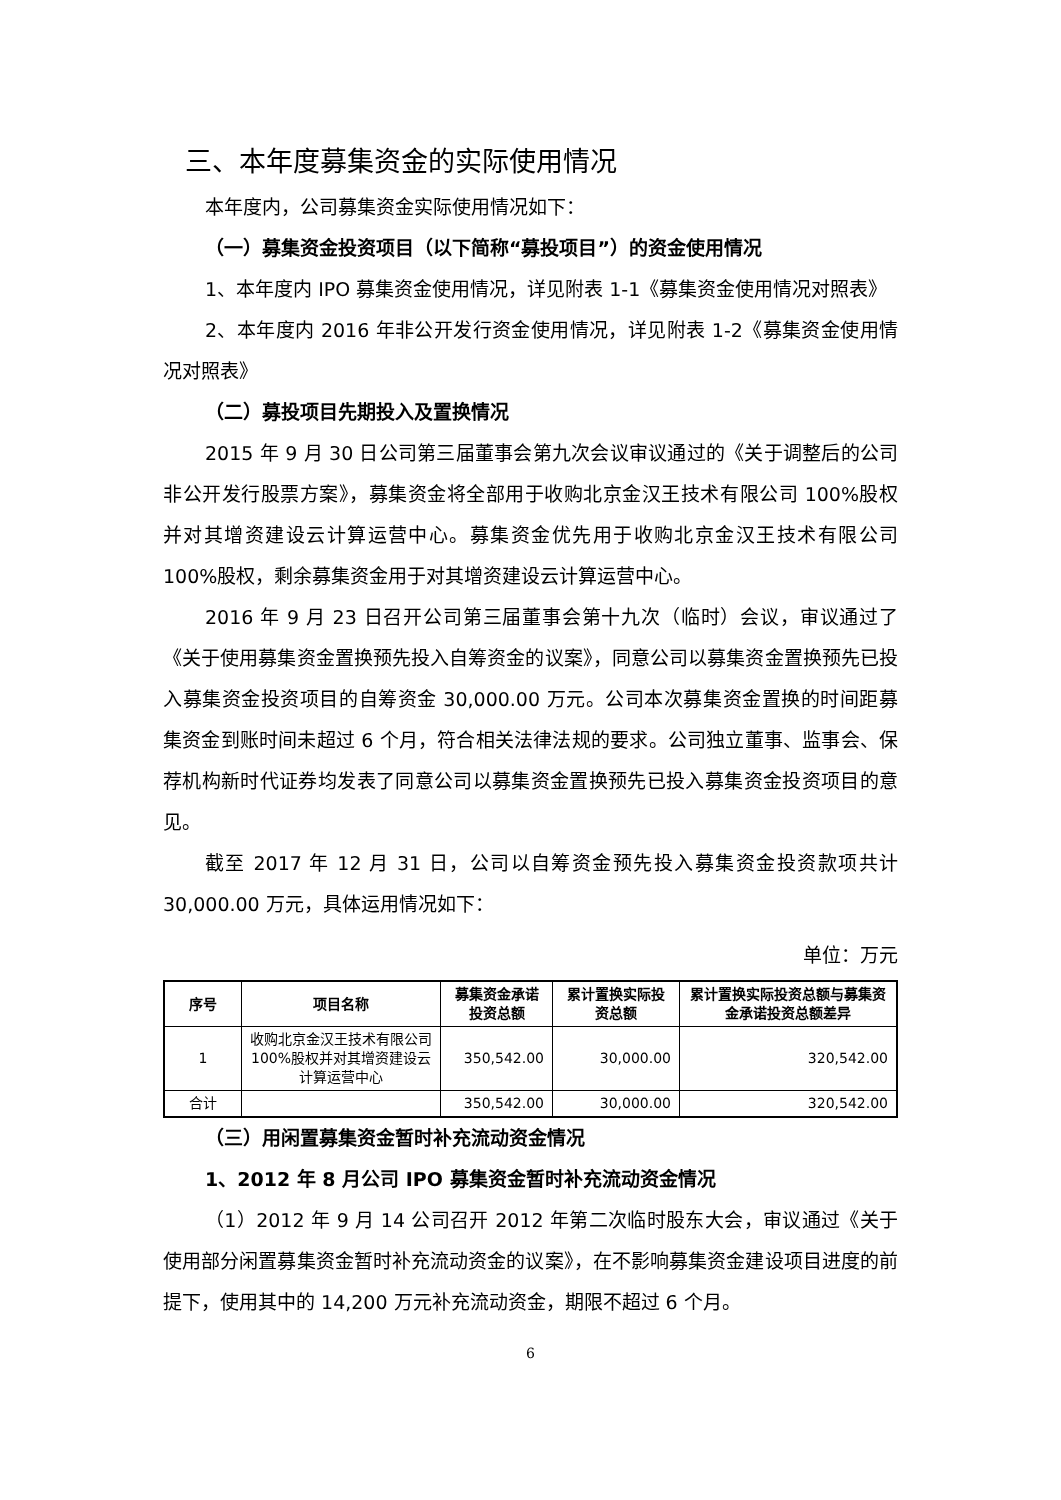三、本年度募集资金的实际使用情况
本年度内，公司募集资金实际使用情况如下：
（一）募集资金投资项目（以下简称“募投项目”）的资金使用情况
1、本年度内 IPO 募集资金使用情况，详见附表 1-1《募集资金使用情况对照表》
2、本年度内 2016 年非公开发行资金使用情况，详见附表 1-2《募集资金使用情况对照表》
（二）募投项目先期投入及置换情况
2015 年 9 月 30 日公司第三届董事会第九次会议审议通过的《关于调整后的公司非公开发行股票方案》，募集资金将全部用于收购北京金汉王技术有限公司 100%股权并对其增资建设云计算运营中心。募集资金优先用于收购北京金汉王技术有限公司 100%股权，剩余募集资金用于对其增资建设云计算运营中心。
2016 年 9 月 23 日召开公司第三届董事会第十九次（临时）会议，审议通过了《关于使用募集资金置换预先投入自筹资金的议案》，同意公司以募集资金置换预先已投入募集资金投资项目的自筹资金 30,000.00 万元。公司本次募集资金置换的时间距募集资金到账时间未超过 6 个月，符合相关法律法规的要求。公司独立董事、监事会、保荐机构新时代证券均发表了同意公司以募集资金置换预先已投入募集资金投资项目的意见。
截至 2017 年 12 月 31 日，公司以自筹资金预先投入募集资金投资款项共计 30,000.00 万元，具体运用情况如下：
单位：万元
| 序号 | 项目名称 | 募集资金承诺投资总额 | 累计置换实际投资总额 | 累计置换实际投资总额与募集资金承诺投资总额差异 |
| --- | --- | --- | --- | --- |
| 1 | 收购北京金汉王技术有限公司 100%股权并对其增资建设云计算运营中心 | 350,542.00 | 30,000.00 | 320,542.00 |
| 合计 | | 350,542.00 | 30,000.00 | 320,542.00 |
（三）用闲置募集资金暂时补充流动资金情况
1、2012 年 8 月公司 IPO 募集资金暂时补充流动资金情况
（1）2012 年 9 月 14 公司召开 2012 年第二次临时股东大会，审议通过《关于使用部分闲置募集资金暂时补充流动资金的议案》，在不影响募集资金建设项目进度的前提下，使用其中的 14,200 万元补充流动资金，期限不超过 6 个月。
6